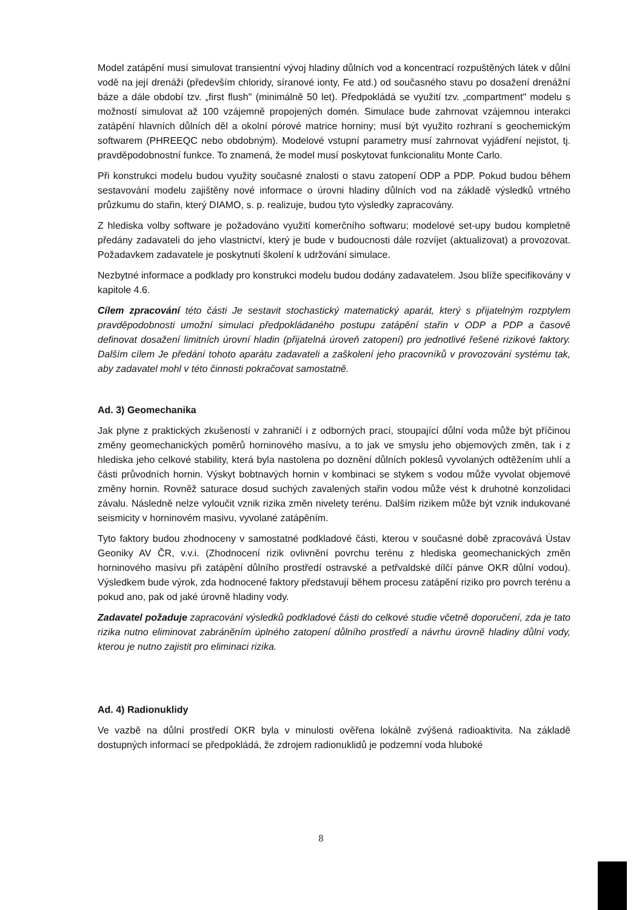Model zatápění musí simulovat transientní vývoj hladiny důlních vod a koncentrací rozpuštěných látek v důlní vodě na její drenáži (především chloridy, síranové ionty, Fe atd.) od současného stavu po dosažení drenážní báze a dále období tzv. „first flush" (minimálně 50 let). Předpokládá se využití tzv. „compartment" modelu s možností simulovat až 100 vzájemně propojených domén. Simulace bude zahrnovat vzájemnou interakci zatápění hlavních důlních děl a okolní pórové matrice horniny; musí být využito rozhraní s geochemickým softwarem (PHREEQC nebo obdobným). Modelové vstupní parametry musí zahrnovat vyjádření nejistot, tj. pravděpodobnostní funkce. To znamená, že model musí poskytovat funkcionalitu Monte Carlo.
Při konstrukci modelu budou využity současné znalosti o stavu zatopení ODP a PDP. Pokud budou během sestavování modelu zajištěny nové informace o úrovni hladiny důlních vod na základě výsledků vrtného průzkumu do stařin, který DIAMO, s. p. realizuje, budou tyto výsledky zapracovány.
Z hlediska volby software je požadováno využití komerčního softwaru; modelové set-upy budou kompletně předány zadavateli do jeho vlastnictví, který je bude v budoucnosti dále rozvíjet (aktualizovat) a provozovat. Požadavkem zadavatele je poskytnutí školení k udržování simulace.
Nezbytné informace a podklady pro konstrukci modelu budou dodány zadavatelem. Jsou blíže specifikovány v kapitole 4.6.
Cílem zpracování této části Je sestavit stochastický matematický aparát, který s přijatelným rozptylem pravděpodobnosti umožní simulaci předpokládaného postupu zatápění stařin v ODP a PDP a časově definovat dosažení limitních úrovní hladin (přijatelná úroveň zatopení) pro jednotlivé řešené rizikové faktory. Dalším cílem Je předání tohoto aparátu zadavateli a zaškolení jeho pracovníků v provozování systému tak, aby zadavatel mohl v této činnosti pokračovat samostatně.
Ad. 3) Geomechanika
Jak plyne z praktických zkušeností v zahraničí i z odborných prací, stoupající důlní voda může být příčinou změny geomechanických poměrů horninového masívu, a to jak ve smyslu jeho objemových změn, tak i z hlediska jeho celkové stability, která byla nastolena po doznění důlních poklesů vyvolaných odtěžením uhlí a části průvodních hornin. Výskyt bobtnavých hornin v kombinaci se stykem s vodou může vyvolat objemové změny hornin. Rovněž saturace dosud suchých zavalených stařin vodou může vést k druhotné konzolidaci závalu. Následně nelze vyloučit vznik rizika změn nivelety terénu. Dalším rizikem může být vznik indukované seismicity v horninovém masivu, vyvolané zatápěním.
Tyto faktory budou zhodnoceny v samostatné podkladové části, kterou v současné době zpracovává Ústav Geoniky AV ČR, v.v.i. (Zhodnocení rizik ovlivnění povrchu terénu z hlediska geomechanických změn horninového masívu při zatápění důlního prostředí ostravské a petřvaldské dílčí pánve OKR důlní vodou). Výsledkem bude výrok, zda hodnocené faktory představují během procesu zatápění riziko pro povrch terénu a pokud ano, pak od jaké úrovně hladiny vody.
Zadavatel požaduje zapracování výsledků podkladové části do celkové studie včetně doporučení, zda je tato rizika nutno eliminovat zabráněním úplného zatopení důlního prostředí a návrhu úrovně hladiny důlní vody, kterou je nutno zajistit pro eliminaci rizika.
Ad. 4) Radionuklidy
Ve vazbě na důlní prostředí OKR byla v minulosti ověřena lokálně zvýšená radioaktivita. Na základě dostupných informací se předpokládá, že zdrojem radionuklidů je podzemní voda hluboké
8